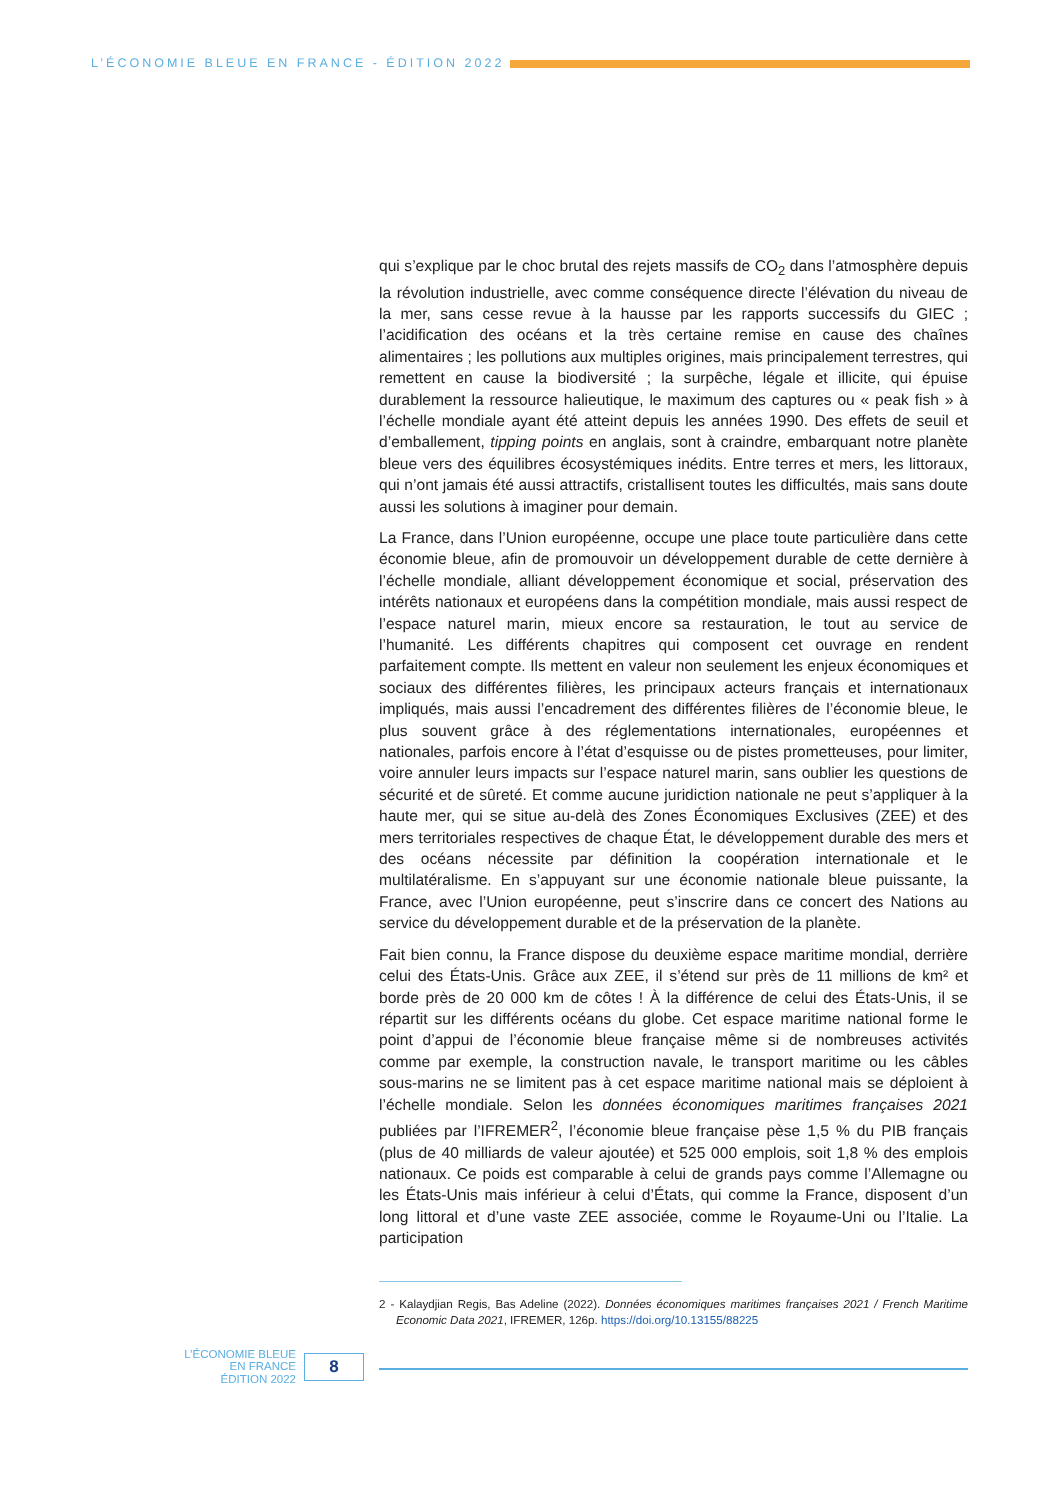L’ÉCONOMIE BLEUE EN FRANCE - ÉDITION 2022
qui s’explique par le choc brutal des rejets massifs de CO<sub>2</sub> dans l’atmosphère depuis la révolution industrielle, avec comme conséquence directe l’élévation du niveau de la mer, sans cesse revue à la hausse par les rapports successifs du GIEC ; l’acidification des océans et la très certaine remise en cause des chaînes alimentaires ; les pollutions aux multiples origines, mais principalement terrestres, qui remettent en cause la biodiversité ; la surpêche, légale et illicite, qui épuise durablement la ressource halieutique, le maximum des captures ou « peak fish » à l’échelle mondiale ayant été atteint depuis les années 1990. Des effets de seuil et d’emballement, tipping points en anglais, sont à craindre, embarquant notre planète bleue vers des équilibres écosystémiques inédits. Entre terres et mers, les littoraux, qui n’ont jamais été aussi attractifs, cristallisent toutes les difficultés, mais sans doute aussi les solutions à imaginer pour demain.
La France, dans l’Union européenne, occupe une place toute particulière dans cette économie bleue, afin de promouvoir un développement durable de cette dernière à l’échelle mondiale, alliant développement économique et social, préservation des intérêts nationaux et européens dans la compétition mondiale, mais aussi respect de l’espace naturel marin, mieux encore sa restauration, le tout au service de l’humanité. Les différents chapitres qui composent cet ouvrage en rendent parfaitement compte. Ils mettent en valeur non seulement les enjeux économiques et sociaux des différentes filières, les principaux acteurs français et internationaux impliqués, mais aussi l’encadrement des différentes filières de l’économie bleue, le plus souvent grâce à des réglementations internationales, européennes et nationales, parfois encore à l’état d’esquisse ou de pistes prometteuses, pour limiter, voire annuler leurs impacts sur l’espace naturel marin, sans oublier les questions de sécurité et de sûreté. Et comme aucune juridiction nationale ne peut s’appliquer à la haute mer, qui se situe au-delà des Zones Économiques Exclusives (ZEE) et des mers territoriales respectives de chaque État, le développement durable des mers et des océans nécessite par définition la coopération internationale et le multilatéralisme. En s’appuyant sur une économie nationale bleue puissante, la France, avec l’Union européenne, peut s’inscrire dans ce concert des Nations au service du développement durable et de la préservation de la planète.
Fait bien connu, la France dispose du deuxième espace maritime mondial, derrière celui des États-Unis. Grâce aux ZEE, il s’étend sur près de 11 millions de km² et borde près de 20 000 km de côtes ! À la différence de celui des États-Unis, il se répartit sur les différents océans du globe. Cet espace maritime national forme le point d’appui de l’économie bleue française même si de nombreuses activités comme par exemple, la construction navale, le transport maritime ou les câbles sous-marins ne se limitent pas à cet espace maritime national mais se déploient à l’échelle mondiale. Selon les données économiques maritimes françaises 2021 publiées par l’IFREMER<sup>2</sup>, l’économie bleue française pèse 1,5 % du PIB français (plus de 40 milliards de valeur ajoutée) et 525 000 emplois, soit 1,8 % des emplois nationaux. Ce poids est comparable à celui de grands pays comme l’Allemagne ou les États-Unis mais inférieur à celui d’États, qui comme la France, disposent d’un long littoral et d’une vaste ZEE associée, comme le Royaume-Uni ou l’Italie. La participation
2 - Kalaydjian Regis, Bas Adeline (2022). Données économiques maritimes françaises 2021 / French Maritime Economic Data 2021, IFREMER, 126p. https://doi.org/10.13155/88225
L’ÉCONOMIE BLEUE
EN FRANCE
ÉDITION 2022
8